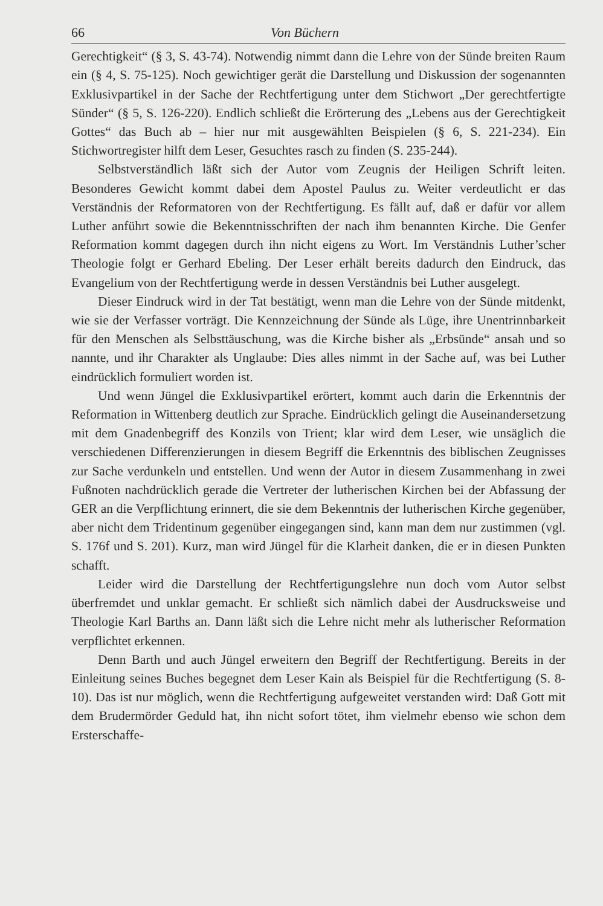66 Von Büchern
Gerechtigkeit“ (§ 3, S. 43-74). Notwendig nimmt dann die Lehre von der Sünde breiten Raum ein (§ 4, S. 75-125). Noch gewichtiger gerät die Darstellung und Diskussion der sogenannten Exklusivpartikel in der Sache der Rechtfertigung unter dem Stichwort „Der gerechtfertigte Sünder“ (§ 5, S. 126-220). Endlich schließt die Erörterung des „Lebens aus der Gerechtigkeit Gottes“ das Buch ab – hier nur mit ausgewählten Beispielen (§ 6, S. 221-234). Ein Stichwortregister hilft dem Leser, Gesuchtes rasch zu finden (S. 235-244).
Selbstverständlich läßt sich der Autor vom Zeugnis der Heiligen Schrift leiten. Besonderes Gewicht kommt dabei dem Apostel Paulus zu. Weiter verdeutlicht er das Verständnis der Reformatoren von der Rechtfertigung. Es fällt auf, daß er dafür vor allem Luther anführt sowie die Bekenntnisschriften der nach ihm benannten Kirche. Die Genfer Reformation kommt dagegen durch ihn nicht eigens zu Wort. Im Verständnis Luther’scher Theologie folgt er Gerhard Ebeling. Der Leser erhält bereits dadurch den Eindruck, das Evangelium von der Rechtfertigung werde in dessen Verständnis bei Luther ausgelegt.
Dieser Eindruck wird in der Tat bestätigt, wenn man die Lehre von der Sünde mitdenkt, wie sie der Verfasser vorträgt. Die Kennzeichnung der Sünde als Lüge, ihre Unentrinnbarkeit für den Menschen als Selbsttäuschung, was die Kirche bisher als „Erbsünde“ ansah und so nannte, und ihr Charakter als Unglaube: Dies alles nimmt in der Sache auf, was bei Luther eindrücklich formuliert worden ist.
Und wenn Jüngel die Exklusivpartikel erörtert, kommt auch darin die Erkenntnis der Reformation in Wittenberg deutlich zur Sprache. Eindrücklich gelingt die Auseinandersetzung mit dem Gnadenbegriff des Konzils von Trient; klar wird dem Leser, wie unsäglich die verschiedenen Differenzierungen in diesem Begriff die Erkenntnis des biblischen Zeugnisses zur Sache verdunkeln und entstellen. Und wenn der Autor in diesem Zusammenhang in zwei Fußnoten nachdrücklich gerade die Vertreter der lutherischen Kirchen bei der Abfassung der GER an die Verpflichtung erinnert, die sie dem Bekenntnis der lutherischen Kirche gegenüber, aber nicht dem Tridentinum gegenüber eingegangen sind, kann man dem nur zustimmen (vgl. S. 176f und S. 201). Kurz, man wird Jüngel für die Klarheit danken, die er in diesen Punkten schafft.
Leider wird die Darstellung der Rechtfertigungslehre nun doch vom Autor selbst überfremdet und unklar gemacht. Er schließt sich nämlich dabei der Ausdrucksweise und Theologie Karl Barths an. Dann läßt sich die Lehre nicht mehr als lutherischer Reformation verpflichtet erkennen.
Denn Barth und auch Jüngel erweitern den Begriff der Rechtfertigung. Bereits in der Einleitung seines Buches begegnet dem Leser Kain als Beispiel für die Rechtfertigung (S. 8-10). Das ist nur möglich, wenn die Rechtfertigung aufgeweitet verstanden wird: Daß Gott mit dem Brudermörder Geduld hat, ihn nicht sofort tötet, ihm vielmehr ebenso wie schon dem Ersterschaffe-